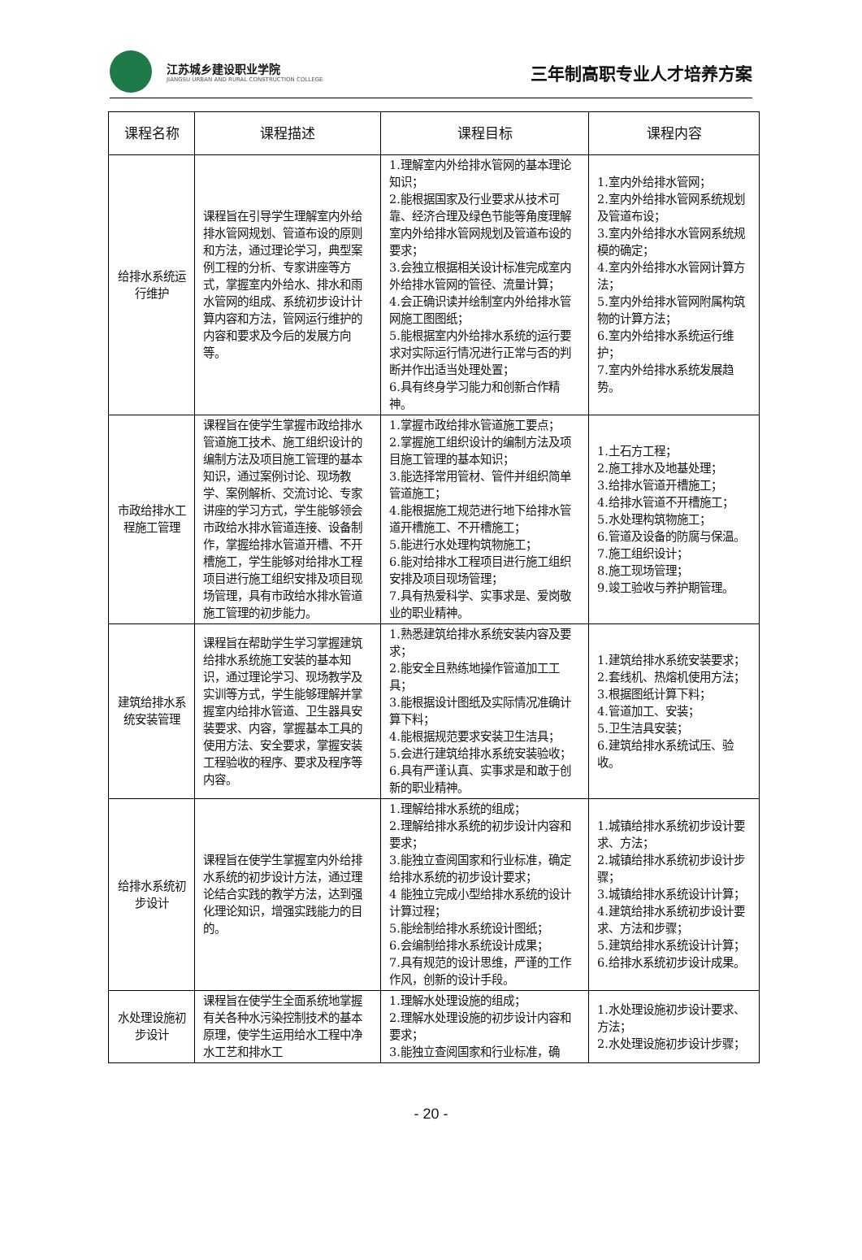江苏城乡建设职业学院
JIANGSU URBAN AND RURAL CONSTRUCTION COLLEGE
三年制高职专业人才培养方案
| 课程名称 | 课程描述 | 课程目标 | 课程内容 |
| --- | --- | --- | --- |
| 给排水系统运行维护 | 课程旨在引导学生理解室内外给排水管网规划、管道布设的原则和方法，通过理论学习，典型案例工程的分析、专家讲座等方式，掌握室内外给水、排水和雨水管网的组成、系统初步设计计算内容和方法，管网运行维护的内容和要求及今后的发展方向等。 | 1.理解室内外给排水管网的基本理论知识； 2.能根据国家及行业要求从技术可靠、经济合理及绿色节能等角度理解室内外给排水管网规划及管道布设的要求； 3.会独立根据相关设计标准完成室内外给排水管网的管径、流量计算； 4.会正确识读并绘制室内外给排水管网施工图图纸； 5.能根据室内外给排水系统的运行要求对实际运行情况进行正常与否的判断并作出适当处理处置； 6.具有终身学习能力和创新合作精神。 | 1.室内外给排水管网； 2.室内外给排水管网系统规划及管道布设； 3.室内外给排水水管网系统规模的确定； 4.室内外给排水水管网计算方法； 5.室内外给排水管网附属构筑物的计算方法； 6.室内外给排水系统运行维护； 7.室内外给排水系统发展趋势。 |
| 市政给排水工程施工管理 | 课程旨在使学生掌握市政给排水管道施工技术、施工组织设计的编制方法及项目施工管理的基本知识，通过案例讨论、现场教学、案例解析、交流讨论、专家讲座的学习方式，学生能够领会市政给水排水管道连接、设备制作，掌握给排水管道开槽、不开槽施工，学生能够对给排水工程项目进行施工组织安排及项目现场管理，具有市政给水排水管道施工管理的初步能力。 | 1.掌握市政给排水管道施工要点； 2.掌握施工组织设计的编制方法及项目施工管理的基本知识； 3.能选择常用管材、管件并组织简单管道施工； 4.能根据施工规范进行地下给排水管道开槽施工、不开槽施工； 5.能进行水处理构筑物施工； 6.能对给排水工程项目进行施工组织安排及项目现场管理； 7.具有热爱科学、实事求是、爱岗敬业的职业精神。 | 1.土石方工程； 2.施工排水及地基处理； 3.给排水管道开槽施工； 4.给排水管道不开槽施工； 5.水处理构筑物施工； 6.管道及设备的防腐与保温。 7.施工组织设计； 8.施工现场管理； 9.竣工验收与养护期管理。 |
| 建筑给排水系统安装管理 | 课程旨在帮助学生学习掌握建筑给排水系统施工安装的基本知识，通过理论学习、现场教学及实训等方式，学生能够理解并掌握室内给排水管道、卫生器具安装要求、内容，掌握基本工具的使用方法、安全要求，掌握安装工程验收的程序、要求及程序等内容。 | 1.熟悉建筑给排水系统安装内容及要求； 2.能安全且熟练地操作管道加工工具； 3.能根据设计图纸及实际情况准确计算下料； 4.能根据规范要求安装卫生洁具； 5.会进行建筑给排水系统安装验收； 6.具有严谨认真、实事求是和敢于创新的职业精神。 | 1.建筑给排水系统安装要求； 2.套线机、热熔机使用方法； 3.根据图纸计算下料； 4.管道加工、安装； 5.卫生洁具安装； 6.建筑给排水系统试压、验收。 |
| 给排水系统初步设计 | 课程旨在使学生掌握室内外给排水系统的初步设计方法，通过理论结合实践的教学方法，达到强化理论知识，增强实践能力的目的。 | 1.理解给排水系统的组成； 2.理解给排水系统的初步设计内容和要求； 3.能独立查阅国家和行业标准，确定给排水系统的初步设计要求； 4 能独立完成小型给排水系统的设计计算过程； 5.能绘制给排水系统设计图纸； 6.会编制给排水系统设计成果； 7.具有规范的设计思维，严谨的工作作风，创新的设计手段。 | 1.城镇给排水系统初步设计要求、方法； 2.城镇给排水系统初步设计步骤； 3.城镇给排水系统设计计算； 4.建筑给排水系统初步设计要求、方法和步骤； 5.建筑给排水系统设计计算； 6.给排水系统初步设计成果。 |
| 水处理设施初步设计 | 课程旨在使学生全面系统地掌握有关各种水污染控制技术的基本原理，使学生运用给水工程中净水工艺和排水工 | 1.理解水处理设施的组成； 2.理解水处理设施的初步设计内容和要求； 3.能独立查阅国家和行业标准，确 | 1.水处理设施初步设计要求、方法； 2.水处理设施初步设计步骤； |
- 20 -